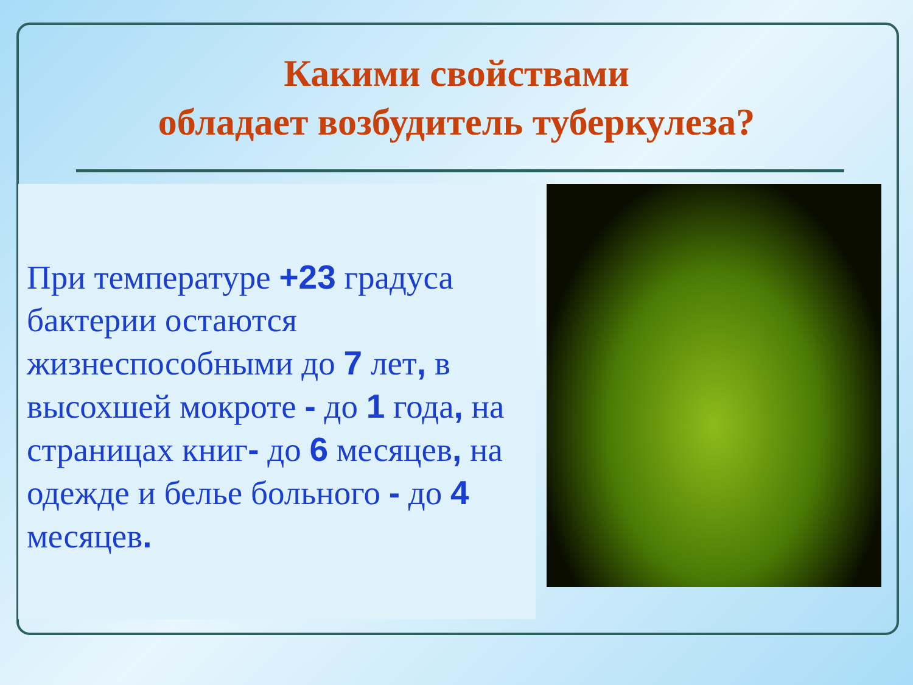Какими свойствами
обладает возбудитель туберкулеза?
При температуре +23 градуса бактерии остаются жизнеспособными до 7 лет, в высохшей мокроте - до 1 года, на страницах книг- до 6 месяцев, на одежде и белье больного - до 4 месяцев.